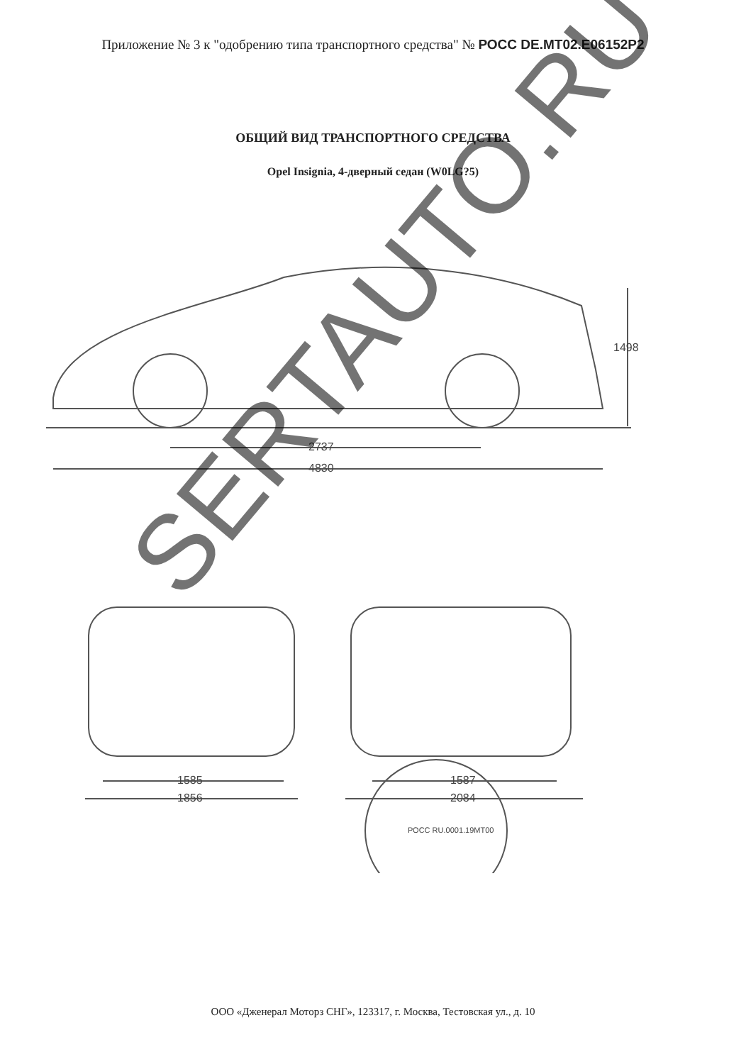Приложение № 3 к "одобрению типа транспортного средства" № РОСС DE.MT02.E06152P2
ОБЩИЙ ВИД ТРАНСПОРТНОГО СРЕДСТВА
Opel Insignia, 4-дверный седан (W0LG?5)
2737
4830
1498
1585
1856
1587
2084
РОСС RU.0001.19МТ00
SERTAUTO.RU
ООО «Дженерал Моторз СНГ», 123317, г. Москва, Тестовская ул., д. 10